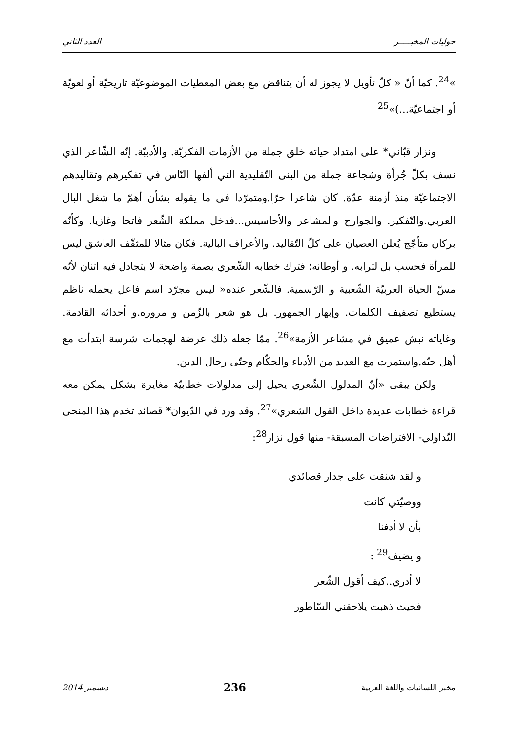حوليات المخبـــــر العدد الثاني
»<sup>24</sup>. كما أنّ « كلّ تأويل لا يجوز له أن يتناقض مع بعض المعطيات الموضوعيّة تاريخيّة أو لغويّة أو اجتماعيّة...)»<sup>25</sup>
ونزار قبّاني* على امتداد حياته خلق جملة من الأزمات الفكريّة. والأدبيّة. إنّه الشّاعر الذي نسف بكلّ جُرأة وشجاعة جملة من البنى التّقليدية التي ألفها النّاس في تفكيرهم وتقاليدهم الاجتماعيّة منذ أزمنة عدّة. كان شاعرا حرّا.ومتمرّدا في ما يقوله بشأن أهمّ ما شغل البال العربي.والتّفكير. والجوارح والمشاعر والأحاسيس...فدخل مملكة الشّعر فاتحا وغازيا. وكأنّه بركان متأجّج يُعلن العصيان على كلّ التّقاليد. والأعراف البالية. فكان مثالا للمثقّف العاشق ليس للمرأة فحسب بل لترابه. و أوطانه؛ فترك خطابه الشّعري بصمة واضحة لا يتجادل فيه اثنان لأنّه مسّ الحياة العربيّة الشّعبية و الرّسمية. فالشّعر عنده« ليس مجرّد اسم فاعل يحمله ناظم يستطيع تصفيف الكلمات. وإبهار الجمهور. بل هو شعر بالزّمن و مروره.و أحداثه القادمة. وغاياته نبش عميق في مشاعر الأزمة»<sup>26</sup>. ممّا جعله ذلك عرضة لهجمات شرسة ابتدأت مع أهل حيّه.واستمرت مع العديد من الأدباء والحكّام وحتّى رجال الدين.
ولكن يبقى «أنّ المدلول الشّعري يحيل إلى مدلولات خطابيّة مغايرة بشكل يمكن معه قراءة خطابات عديدة داخل القول الشعري»<sup>27</sup>. وقد ورد في الدّيوان* قصائد تخدم هذا المنحى التّداولي- الافتراضات المسبقة- منها قول نزار<sup>28</sup>:
و لقد شنقت على جدار قصائدي
ووصيّتي كانت
بأن لا أدفنا
و يضيف<sup>29</sup> :
لا أدري..كيف أقول الشّعر
فحيث ذهبت يلاحقني السّاطور
مخبر اللسانيات واللغة العربية 236 ديسمبر 2014